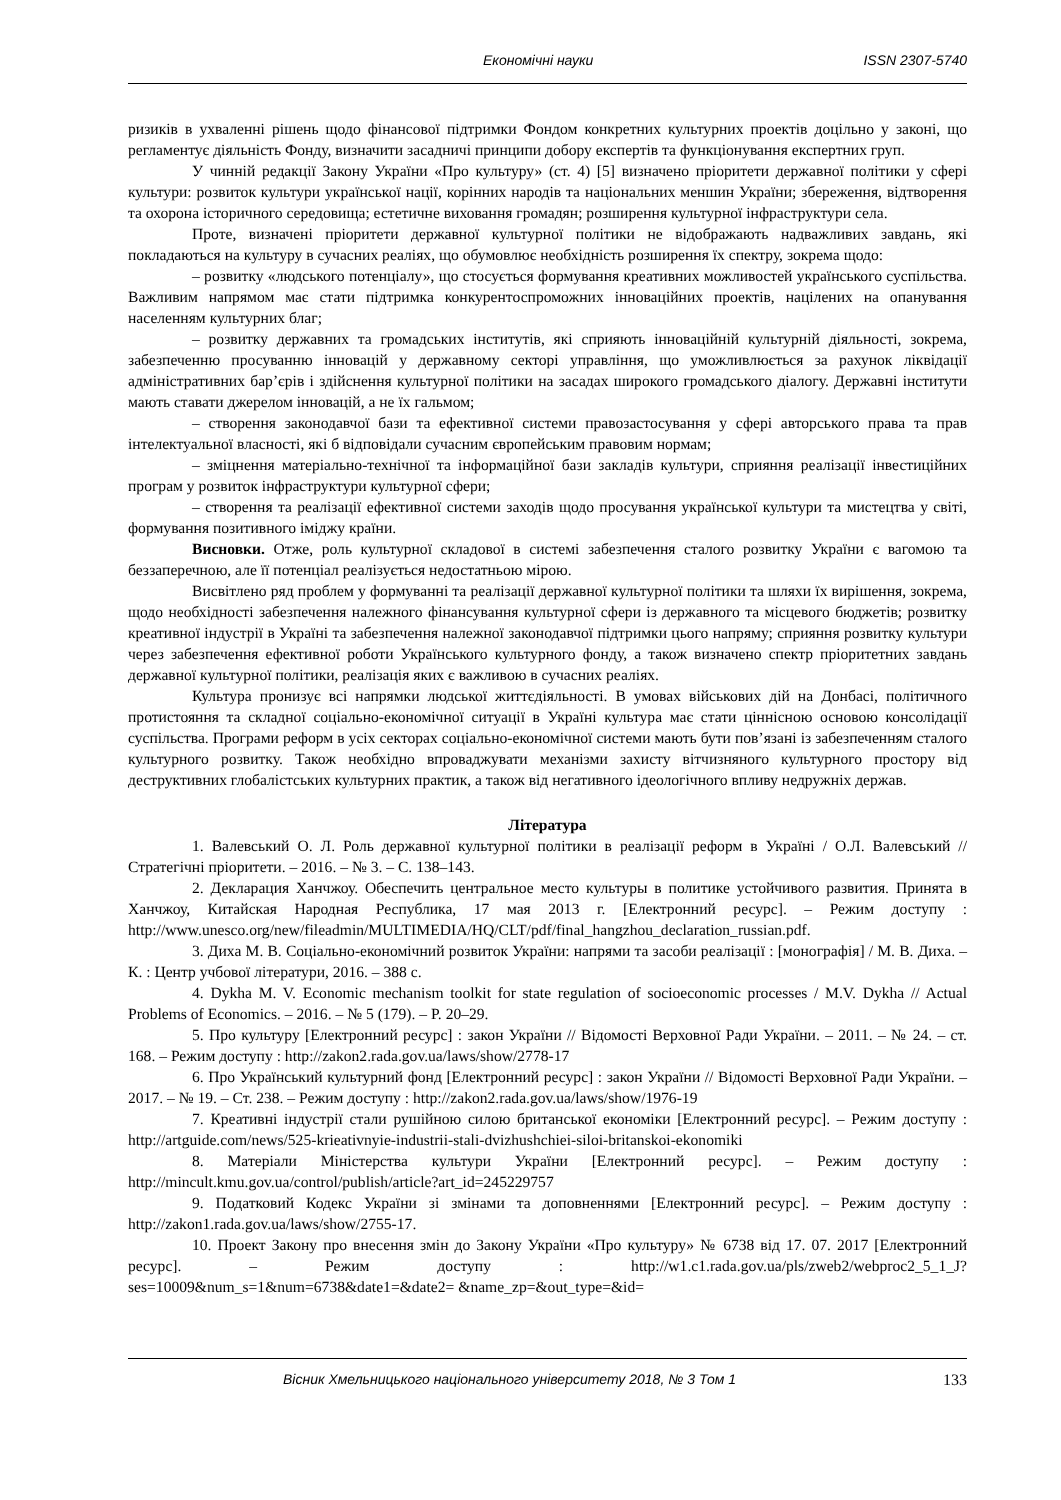Економічні науки ISSN 2307-5740
ризиків в ухваленні рішень щодо фінансової підтримки Фондом конкретних культурних проектів доцільно у законі, що регламентує діяльність Фонду, визначити засадничі принципи добору експертів та функціонування експертних груп.
У чинній редакції Закону України «Про культуру» (ст. 4) [5] визначено пріоритети державної політики у сфері культури: розвиток культури української нації, корінних народів та національних меншин України; збереження, відтворення та охорона історичного середовища; естетичне виховання громадян; розширення культурної інфраструктури села.
Проте, визначені пріоритети державної культурної політики не відображають надважливих завдань, які покладаються на культуру в сучасних реаліях, що обумовлює необхідність розширення їх спектру, зокрема щодо:
– розвитку «людського потенціалу», що стосується формування креативних можливостей українського суспільства. Важливим напрямом має стати підтримка конкурентоспроможних інноваційних проектів, націлених на опанування населенням культурних благ;
– розвитку державних та громадських інститутів, які сприяють інноваційній культурній діяльності, зокрема, забезпеченню просуванню інновацій у державному секторі управління, що уможливлюється за рахунок ліквідації адміністративних бар’єрів і здійснення культурної політики на засадах широкого громадського діалогу. Державні інститути мають ставати джерелом інновацій, а не їх гальмом;
– створення законодавчої бази та ефективної системи правозастосування у сфері авторського права та прав інтелектуальної власності, які б відповідали сучасним європейським правовим нормам;
– зміцнення матеріально-технічної та інформаційної бази закладів культури, сприяння реалізації інвестиційних програм у розвиток інфраструктури культурної сфери;
– створення та реалізації ефективної системи заходів щодо просування української культури та мистецтва у світі, формування позитивного іміджу країни.
Висновки. Отже, роль культурної складової в системі забезпечення сталого розвитку України є вагомою та беззаперечною, але її потенціал реалізується недостатньою мірою.
Висвітлено ряд проблем у формуванні та реалізації державної культурної політики та шляхи їх вирішення, зокрема, щодо необхідності забезпечення належного фінансування культурної сфери із державного та місцевого бюджетів; розвитку креативної індустрії в Україні та забезпечення належної законодавчої підтримки цього напряму; сприяння розвитку культури через забезпечення ефективної роботи Українського культурного фонду, а також визначено спектр пріоритетних завдань державної культурної політики, реалізація яких є важливою в сучасних реаліях.
Культура пронизує всі напрямки людської життєдіяльності. В умовах військових дій на Донбасі, політичного протистояння та складної соціально-економічної ситуації в Україні культура має стати ціннісною основою консолідації суспільства. Програми реформ в усіх секторах соціально-економічної системи мають бути пов’язані із забезпеченням сталого культурного розвитку. Також необхідно впроваджувати механізми захисту вітчизняного культурного простору від деструктивних глобалістських культурних практик, а також від негативного ідеологічного впливу недружніх держав.
Література
1. Валевський О. Л. Роль державної культурної політики в реалізації реформ в Україні / О.Л. Валевський // Стратегічні пріоритети. – 2016. – № 3. – С. 138–143.
2. Декларация Ханчжоу. Обеспечить центральное место культуры в политике устойчивого развития. Принята в Ханчжоу, Китайская Народная Республика, 17 мая 2013 г. [Електронний ресурс]. – Режим доступу : http://www.unesco.org/new/fileadmin/MULTIMEDIA/HQ/CLT/pdf/final_hangzhou_declaration_russian.pdf.
3. Диха М. В. Соціально-економічний розвиток України: напрями та засоби реалізації : [монографія] / М. В. Диха. – К. : Центр учбової літератури, 2016. – 388 с.
4. Dykha M. V. Economic mechanism toolkit for state regulation of socioeconomic processes / M.V. Dykha // Actual Problems of Economics. – 2016. – № 5 (179). – P. 20–29.
5. Про культуру [Електронний ресурс] : закон України // Відомості Верховної Ради України. – 2011. – № 24. – ст. 168. – Режим доступу : http://zakon2.rada.gov.ua/laws/show/2778-17
6. Про Український культурний фонд [Електронний ресурс] : закон України // Відомості Верховної Ради України. – 2017. – № 19. – Ст. 238. – Режим доступу : http://zakon2.rada.gov.ua/laws/show/1976-19
7. Креативні індустрії стали рушійною силою британської економіки [Електронний ресурс]. – Режим доступу : http://artguide.com/news/525-krieativnyie-industrii-stali-dvizhushchiei-siloi-britanskoi-ekonomiki
8. Матеріали Міністерства культури України [Електронний ресурс]. – Режим доступу : http://mincult.kmu.gov.ua/control/publish/article?art_id=245229757
9. Податковий Кодекс України зі змінами та доповненнями [Електронний ресурс]. – Режим доступу : http://zakon1.rada.gov.ua/laws/show/2755-17.
10. Проект Закону про внесення змін до Закону України «Про культуру» № 6738 від 17. 07. 2017 [Електронний ресурс]. – Режим доступу : http://w1.c1.rada.gov.ua/pls/zweb2/webproc2_5_1_J?ses=10009&num_s=1&num=6738&date1=&date2= &name_zp=&out_type=&id=
Вісник Хмельницького національного університету 2018, № 3 Том 1 133